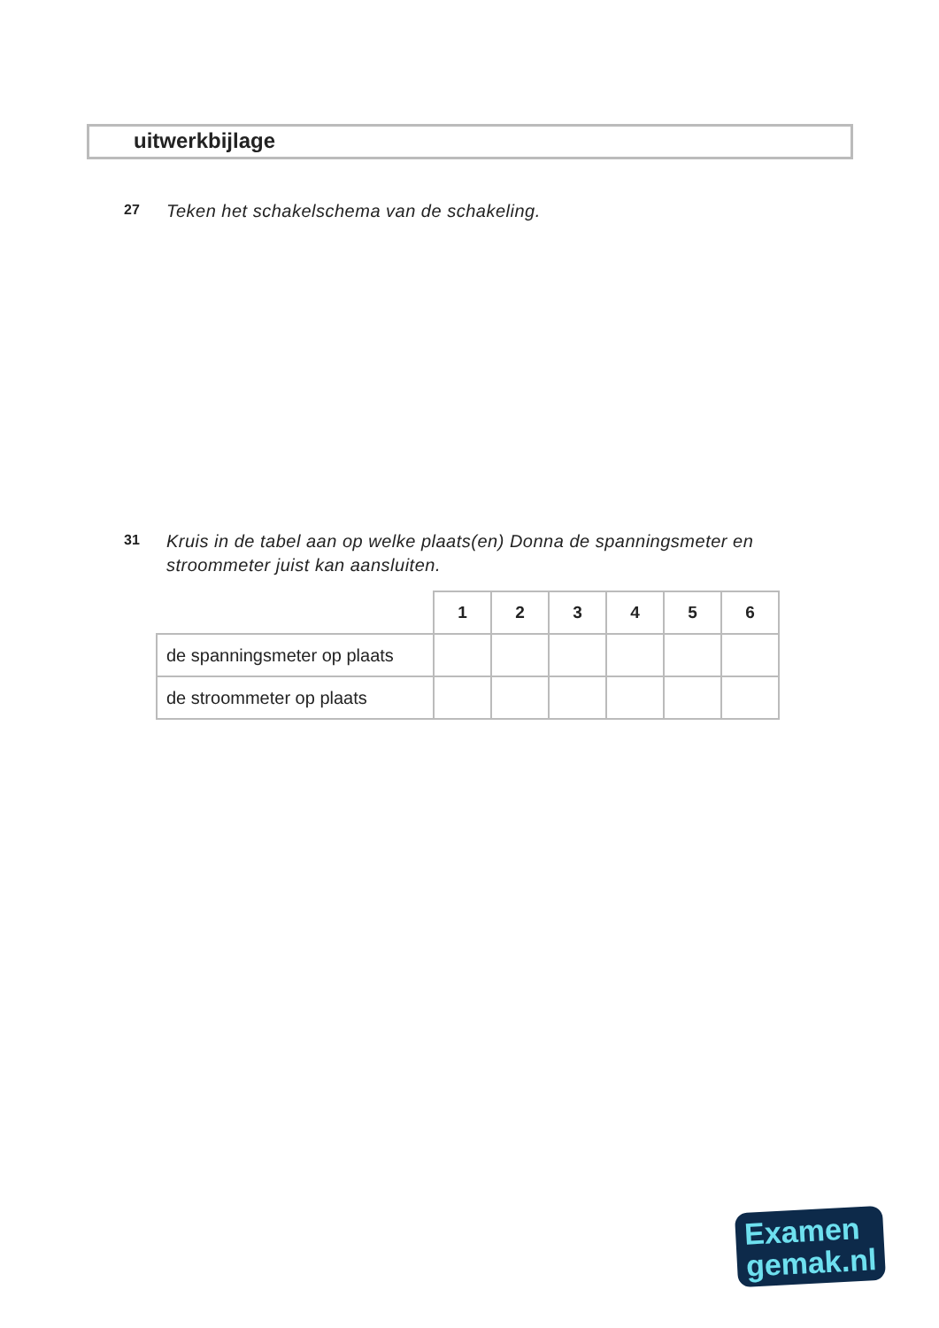uitwerkbijlage
27 Teken het schakelschema van de schakeling.
31 Kruis in de tabel aan op welke plaats(en) Donna de spanningsmeter en
stroommeter juist kan aansluiten.
| | 1 | 2 | 3 | 4 | 5 | 6 |
| --- | --- | --- | --- | --- | --- | --- |
| de spanningsmeter op plaats | | | | | | |
| de stroommeter op plaats | | | | | | |
Examen
gemak.nl